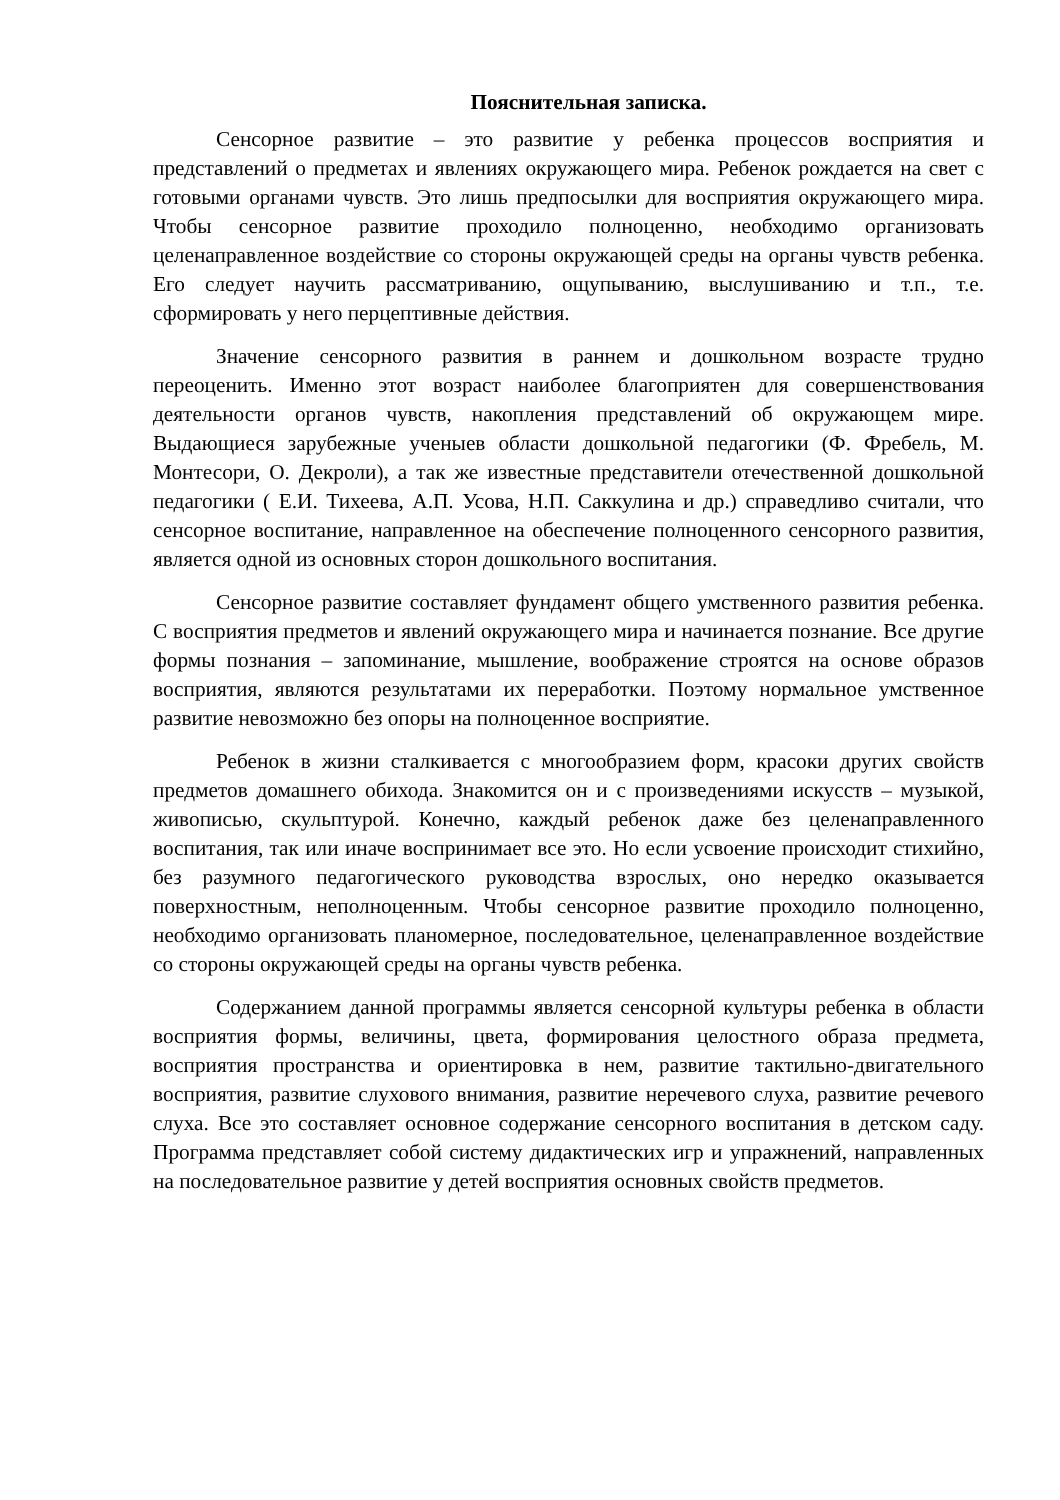Пояснительная записка.
Сенсорное развитие – это развитие у ребенка процессов восприятия и представлений о предметах и явлениях окружающего мира. Ребенок рождается на свет с готовыми органами чувств. Это лишь предпосылки для восприятия окружающего мира. Чтобы сенсорное развитие проходило полноценно, необходимо организовать целенаправленное воздействие со стороны окружающей среды на органы чувств ребенка. Его следует научить рассматриванию, ощупыванию, выслушиванию и т.п., т.е. сформировать у него перцептивные действия.
Значение сенсорного развития в раннем и дошкольном возрасте трудно переоценить. Именно этот возраст наиболее благоприятен для совершенствования деятельности органов чувств, накопления представлений об окружающем мире. Выдающиеся зарубежные ученыев области дошкольной педагогики (Ф. Фребель, М. Монтесори, О. Декроли), а так же известные представители отечественной дошкольной педагогики ( Е.И. Тихеева, А.П. Усова, Н.П. Саккулина и др.) справедливо считали, что сенсорное воспитание, направленное на обеспечение полноценного сенсорного развития, является одной из основных сторон дошкольного воспитания.
Сенсорное развитие составляет фундамент общего умственного развития ребенка. С восприятия предметов и явлений окружающего мира и начинается познание. Все другие формы познания – запоминание, мышление, воображение строятся на основе образов восприятия, являются результатами их переработки. Поэтому нормальное умственное развитие невозможно без опоры на полноценное восприятие.
Ребенок в жизни сталкивается с многообразием форм, красоки других свойств предметов домашнего обихода. Знакомится он и с произведениями искусств – музыкой, живописью, скульптурой. Конечно, каждый ребенок даже без целенаправленного воспитания, так или иначе воспринимает все это. Но если усвоение происходит стихийно, без разумного педагогического руководства взрослых, оно нередко оказывается поверхностным, неполноценным. Чтобы сенсорное развитие проходило полноценно, необходимо организовать планомерное, последовательное, целенаправленное воздействие со стороны окружающей среды на органы чувств ребенка.
Содержанием данной программы является сенсорной культуры ребенка в области восприятия формы, величины, цвета, формирования целостного образа предмета, восприятия пространства и ориентировка в нем, развитие тактильно-двигательного восприятия, развитие слухового внимания, развитие неречевого слуха, развитие речевого слуха. Все это составляет основное содержание сенсорного воспитания в детском саду. Программа представляет собой систему дидактических игр и упражнений, направленных на последовательное развитие у детей восприятия основных свойств предметов.